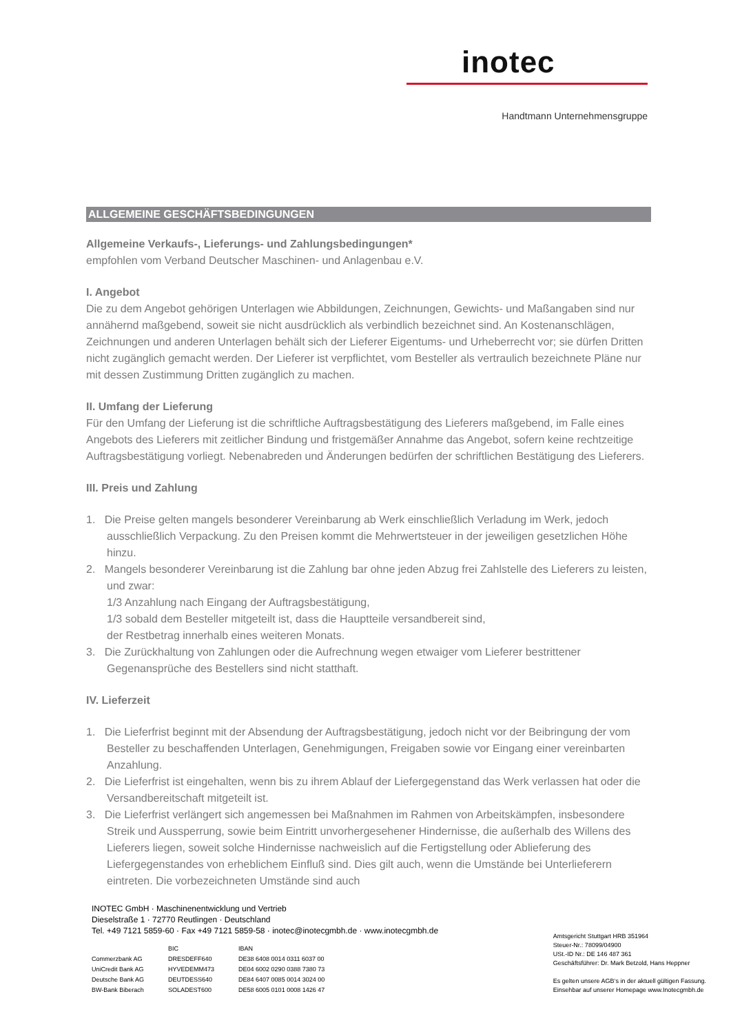inotec
Handtmann Unternehmensgruppe
ALLGEMEINE GESCHÄFTSBEDINGUNGEN
Allgemeine Verkaufs-, Lieferungs- und Zahlungsbedingungen*
empfohlen vom Verband Deutscher Maschinen- und Anlagenbau e.V.
I. Angebot
Die zu dem Angebot gehörigen Unterlagen wie Abbildungen, Zeichnungen, Gewichts- und Maßangaben sind nur annähernd maßgebend, soweit sie nicht ausdrücklich als verbindlich bezeichnet sind. An Kostenanschlägen, Zeichnungen und anderen Unterlagen behält sich der Lieferer Eigentums- und Urheberrecht vor; sie dürfen Dritten nicht zugänglich gemacht werden. Der Lieferer ist verpflichtet, vom Besteller als vertraulich bezeichnete Pläne nur mit dessen Zustimmung Dritten zugänglich zu machen.
II. Umfang der Lieferung
Für den Umfang der Lieferung ist die schriftliche Auftragsbestätigung des Lieferers maßgebend, im Falle eines Angebots des Lieferers mit zeitlicher Bindung und fristgemäßer Annahme das Angebot, sofern keine rechtzeitige Auftragsbestätigung vorliegt. Nebenabreden und Änderungen bedürfen der schriftlichen Bestätigung des Lieferers.
III. Preis und Zahlung
1. Die Preise gelten mangels besonderer Vereinbarung ab Werk einschließlich Verladung im Werk, jedoch ausschließlich Verpackung. Zu den Preisen kommt die Mehrwertsteuer in der jeweiligen gesetzlichen Höhe hinzu.
2. Mangels besonderer Vereinbarung ist die Zahlung bar ohne jeden Abzug frei Zahlstelle des Lieferers zu leisten, und zwar:
1/3 Anzahlung nach Eingang der Auftragsbestätigung,
1/3 sobald dem Besteller mitgeteilt ist, dass die Hauptteile versandbereit sind,
der Restbetrag innerhalb eines weiteren Monats.
3. Die Zurückhaltung von Zahlungen oder die Aufrechnung wegen etwaiger vom Lieferer bestrittener Gegenansprüche des Bestellers sind nicht statthaft.
IV. Lieferzeit
1. Die Lieferfrist beginnt mit der Absendung der Auftragsbestätigung, jedoch nicht vor der Beibringung der vom Besteller zu beschaffenden Unterlagen, Genehmigungen, Freigaben sowie vor Eingang einer vereinbarten Anzahlung.
2. Die Lieferfrist ist eingehalten, wenn bis zu ihrem Ablauf der Liefergegenstand das Werk verlassen hat oder die Versandbereitschaft mitgeteilt ist.
3. Die Lieferfrist verlängert sich angemessen bei Maßnahmen im Rahmen von Arbeitskämpfen, insbesondere Streik und Aussperrung, sowie beim Eintritt unvorhergesehener Hindernisse, die außerhalb des Willens des Lieferers liegen, soweit solche Hindernisse nachweislich auf die Fertigstellung oder Ablieferung des Liefergegenstandes von erheblichem Einfluß sind. Dies gilt auch, wenn die Umstände bei Unterlieferern eintreten. Die vorbezeichneten Umstände sind auch
INOTEC GmbH · Maschinenentwicklung und Vertrieb
Dieselstraße 1 · 72770 Reutlingen · Deutschland
Tel. +49 7121 5859-60 · Fax +49 7121 5859-58 · inotec@inotecgmbh.de · www.inotecgmbh.de
| | BIC | IBAN |
| --- | --- | --- |
| Commerzbank AG | DRESDEFF640 | DE38 6408 0014 0311 6037 00 |
| UniCredit Bank AG | HYVEDEMM473 | DE04 6002 0290 0388 7380 73 |
| Deutsche Bank AG | DEUTDESS640 | DE84 6407 0085 0014 3024 00 |
| BW-Bank Biberach | SOLADEST600 | DE58 6005 0101 0008 1426 47 |
Amtsgericht Stuttgart HRB 351964
Steuer-Nr.: 78099/04900
USt.-ID Nr.: DE 146 487 361
Geschäftsführer: Dr. Mark Betzold, Hans Heppner
Es gelten unsere AGB‘s in der aktuell gültigen Fassung.
Einsehbar auf unserer Homepage www.Inotecgmbh.de